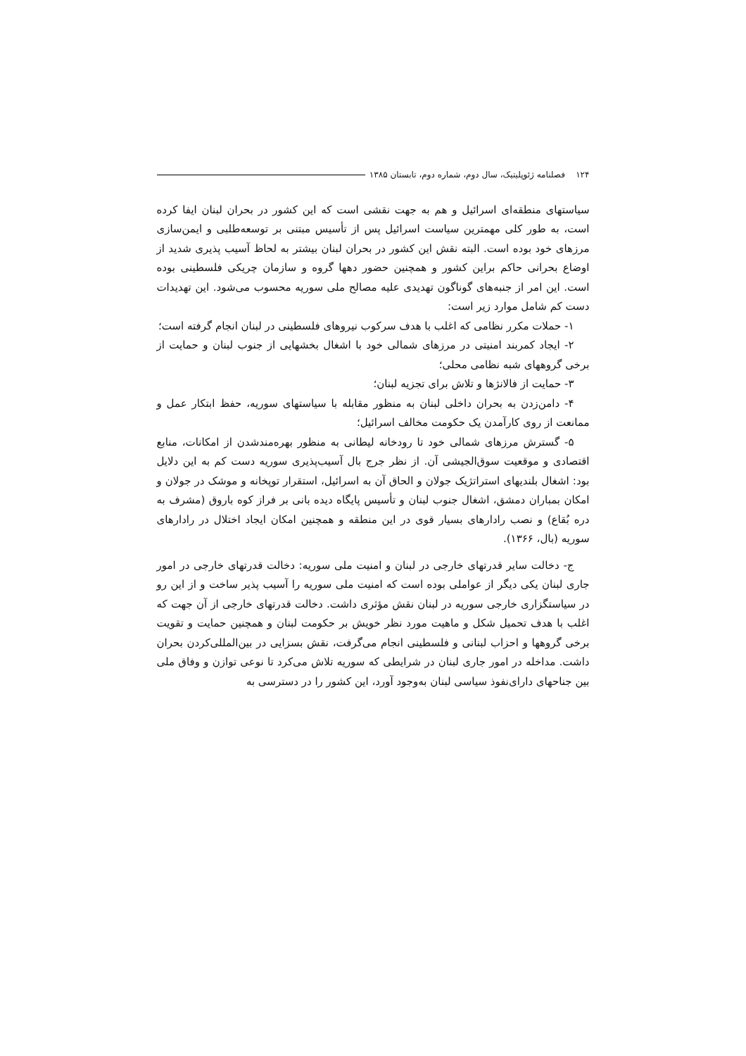۱۲۴ فصلنامه ژئوپلیتیک، سال دوم، شماره دوم، تابستان ۱۳۸۵
سیاستهای منطقه‌ای اسرائیل و هم به جهت نقشی است که این کشور در بحران لبنان ایفا کرده است، به طور کلی مهمترین سیاست اسرائیل پس از تأسیس مبتنی بر توسعه‌طلبی و ایمن‌سازی مرزهای خود بوده است. البته نقش این کشور در بحران لبنان بیشتر به لحاظ آسیب پذیری شدید از اوضاع بحرانی حاکم براین کشور و همچنین حضور دهها گروه و سازمان چریکی فلسطینی بوده است. این امر از جنبه‌های گوناگون تهدیدی علیه مصالح ملی سوریه محسوب می‌شود. این تهدیدات دست کم شامل موارد زیر است:
۱- حملات مکرر نظامی که اغلب با هدف سرکوب نیروهای فلسطینی در لبنان انجام گرفته است؛
۲- ایجاد کمربند امنیتی در مرزهای شمالی خود با اشغال بخشهایی از جنوب لبنان و حمایت از برخی گروههای شبه نظامی محلی؛
۳- حمایت از فالانژها و تلاش برای تجزیه لبنان؛
۴- دامن‌زدن به بحران داخلی لبنان به منظور مقابله با سیاستهای سوریه، حفظ ابتکار عمل و ممانعت از روی کارآمدن یک حکومت مخالف اسرائیل؛
۵- گسترش مرزهای شمالی خود تا رودخانه لیطانی به منظور بهره‌مندشدن از امکانات، منابع اقتصادی و موقعیت سوق‌الجیشی آن. از نظر جرج بال آسیب‌پذیری سوریه دست کم به این دلایل بود: اشغال بلندیهای استراتژیک جولان و الحاق آن به اسرائیل، استقرار توپخانه و موشک در جولان و امکان بمباران دمشق، اشغال جنوب لبنان و تأسیس پایگاه دیده بانی بر فراز کوه باروق (مشرف به دره بُقاع) و نصب رادارهای بسیار قوی در این منطقه و همچنین امکان ایجاد اختلال در رادارهای سوریه (بال، ۱۳۶۶).
ج- دخالت سایر قدرتهای خارجی در لبنان و امنیت ملی سوریه: دخالت قدرتهای خارجی در امور جاری لبنان یکی دیگر از عواملی بوده است که امنیت ملی سوریه را آسیب پذیر ساخت و از این رو در سیاستگزاری خارجی سوریه در لبنان نقش مؤثری داشت. دخالت قدرتهای خارجی از آن جهت که اغلب با هدف تحمیل شکل و ماهیت مورد نظر خویش بر حکومت لبنان و همچنین حمایت و تقویت برخی گروهها و احزاب لبنانی و فلسطینی انجام می‌گرفت، نقش بسزایی در بین‌المللی‌کردن بحران داشت. مداخله در امور جاری لبنان در شرایطی که سوریه تلاش می‌کرد تا نوعی توازن و وفاق ملی بین جناحهای دارای‌نفوذ سیاسی لبنان به‌وجود آورد، این کشور را در دسترسی به